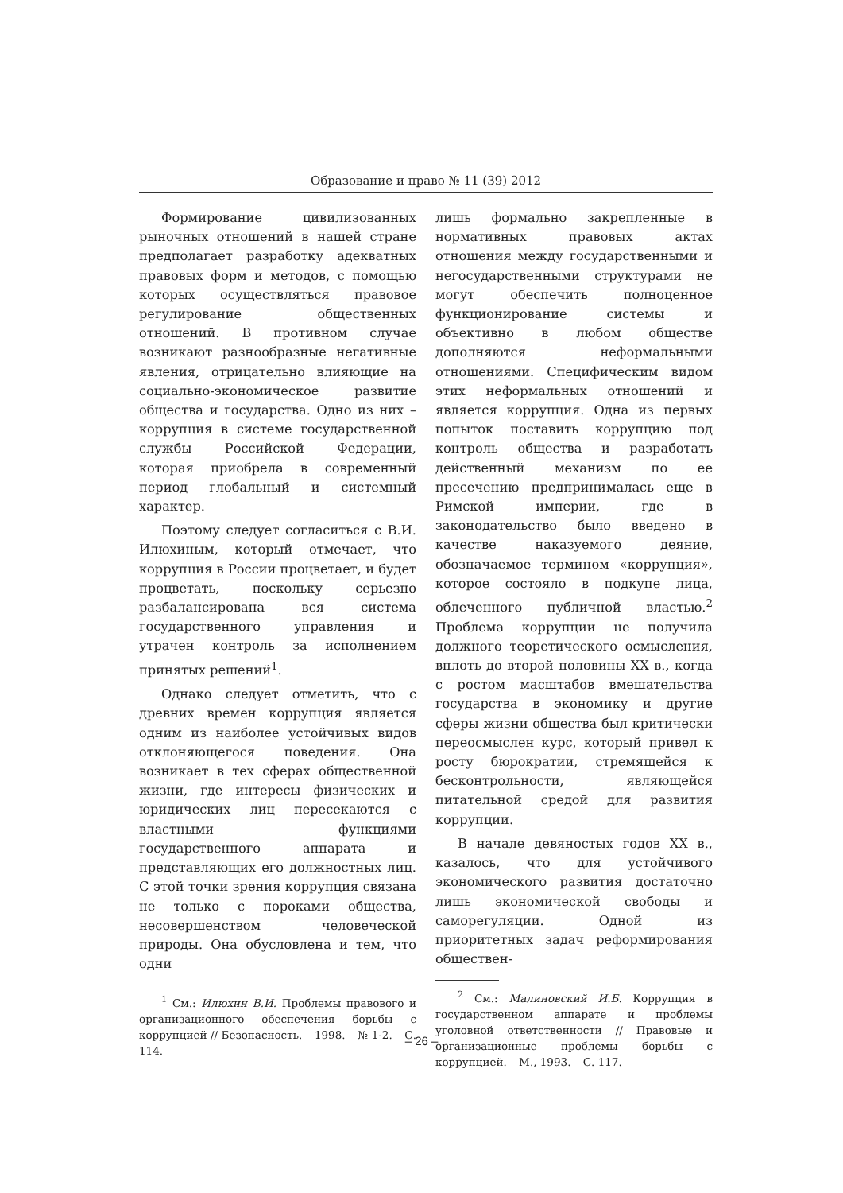Образование и право № 11 (39) 2012
Формирование цивилизованных рыночных отношений в нашей стране предполагает разработку адекватных правовых форм и методов, с помощью которых осуществляться правовое регулирование общественных отношений. В противном случае возникают разнообразные негативные явления, отрицательно влияющие на социально-экономическое развитие общества и государства. Одно из них – коррупция в системе государственной службы Российской Федерации, которая приобрела в современный период глобальный и системный характер.
Поэтому следует согласиться с В.И. Илюхиным, который отмечает, что коррупция в России процветает, и будет процветать, поскольку серьезно разбалансирована вся система государственного управления и утрачен контроль за исполнением принятых решений<sup>1</sup>.
Однако следует отметить, что с древних времен коррупция является одним из наиболее устойчивых видов отклоняющегося поведения. Она возникает в тех сферах общественной жизни, где интересы физических и юридических лиц пересекаются с властными функциями государственного аппарата и представляющих его должностных лиц. С этой точки зрения коррупция связана не только с пороками общества, несовершенством человеческой природы. Она обусловлена и тем, что одни
<sup>1</sup> См.: Илюхин В.И. Проблемы правового и организационного обеспечения борьбы с коррупцией // Безопасность. – 1998. – № 1-2. – С. 114.
лишь формально закрепленные в нормативных правовых актах отношения между государственными и негосударственными структурами не могут обеспечить полноценное функционирование системы и объективно в любом обществе дополняются неформальными отношениями. Специфическим видом этих неформальных отношений и является коррупция. Одна из первых попыток поставить коррупцию под контроль общества и разработать действенный механизм по ее пресечению предпринималась еще в Римской империи, где в законодательство было введено в качестве наказуемого деяние, обозначаемое термином «коррупция», которое состояло в подкупе лица, облеченного публичной властью.<sup>2</sup> Проблема коррупции не получила должного теоретического осмысления, вплоть до второй половины XX в., когда с ростом масштабов вмешательства государства в экономику и другие сферы жизни общества был критически переосмыслен курс, который привел к росту бюрократии, стремящейся к бесконтрольности, являющейся питательной средой для развития коррупции.
В начале девяностых годов XX в., казалось, что для устойчивого экономического развития достаточно лишь экономической свободы и саморегуляции. Одной из приоритетных задач реформирования обществен-
<sup>2</sup> См.: Малиновский И.Б. Коррупция в государственном аппарате и проблемы уголовной ответственности // Правовые и организационные проблемы борьбы с коррупцией. – М., 1993. – С. 117.
– 26 –